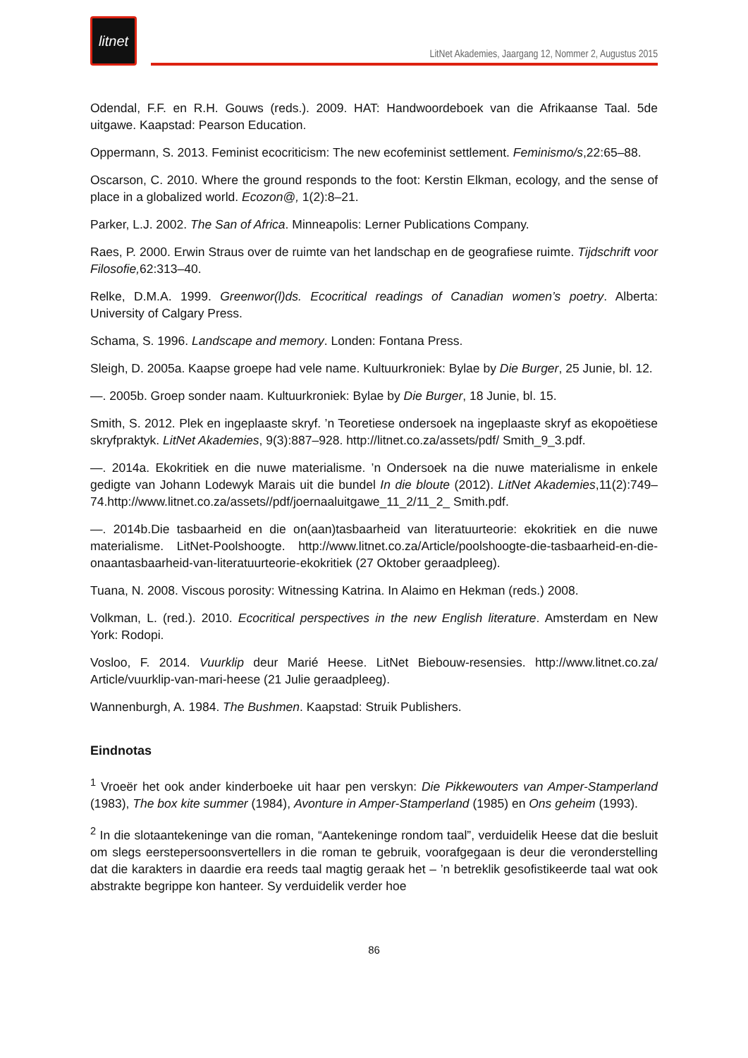litnet
LitNet Akademies, Jaargang 12, Nommer 2, Augustus 2015
Odendal, F.F. en R.H. Gouws (reds.). 2009. HAT: Handwoordeboek van die Afrikaanse Taal. 5de uitgawe. Kaapstad: Pearson Education.
Oppermann, S. 2013. Feminist ecocriticism: The new ecofeminist settlement. Feminismo/s,22:65–88.
Oscarson, C. 2010. Where the ground responds to the foot: Kerstin Elkman, ecology, and the sense of place in a globalized world. Ecozon@, 1(2):8–21.
Parker, L.J. 2002. The San of Africa. Minneapolis: Lerner Publications Company.
Raes, P. 2000. Erwin Straus over de ruimte van het landschap en de geografiese ruimte. Tijdschrift voor Filosofie, 62:313–40.
Relke, D.M.A. 1999. Greenwor(l)ds. Ecocritical readings of Canadian women’s poetry. Alberta: University of Calgary Press.
Schama, S. 1996. Landscape and memory. Londen: Fontana Press.
Sleigh, D. 2005a. Kaapse groepe had vele name. Kultuurkroniek: Bylae by Die Burger, 25 Junie, bl. 12.
—. 2005b. Groep sonder naam. Kultuurkroniek: Bylae by Die Burger, 18 Junie, bl. 15.
Smith, S. 2012. Plek en ingeplaaste skryf. ’n Teoretiese ondersoek na ingeplaaste skryf as ekopoëtiese skryfpraktyk. LitNet Akademies, 9(3):887–928. http://litnet.co.za/assets/pdf/ Smith_9_3.pdf.
—. 2014a. Ekokritiek en die nuwe materialisme. ’n Ondersoek na die nuwe materialisme in enkele gedigte van Johann Lodewyk Marais uit die bundel In die bloute (2012). LitNet Akademies,11(2):749–74.http://www.litnet.co.za/assets//pdf/joernaaluitgawe_11_2/11_2_ Smith.pdf.
—. 2014b.Die tasbaarheid en die on(aan)tasbaarheid van literatuurteorie: ekokritiek en die nuwe materialisme. LitNet-Poolshoogte. http://www.litnet.co.za/Article/poolshoogte-die-tasbaarheid-en-die-onaantasbaarheid-van-literatuurteorie-ekokritiek (27 Oktober geraadpleeg).
Tuana, N. 2008. Viscous porosity: Witnessing Katrina. In Alaimo en Hekman (reds.) 2008.
Volkman, L. (red.). 2010. Ecocritical perspectives in the new English literature. Amsterdam en New York: Rodopi.
Vosloo, F. 2014. Vuurklip deur Marié Heese. LitNet Biebouw-resensies. http://www.litnet.co.za/ Article/vuurklip-van-mari-heese (21 Julie geraadpleeg).
Wannenburgh, A. 1984. The Bushmen. Kaapstad: Struik Publishers.
Eindnotas
<sup>1</sup> Vroeër het ook ander kinderboeke uit haar pen verskyn: Die Pikkewouters van Amper-Stamperland (1983), The box kite summer (1984), Avonture in Amper-Stamperland (1985) en Ons geheim (1993).
<sup>2</sup> In die slotaantekeninge van die roman, “Aantekeninge rondom taal”, verduidelik Heese dat die besluit om slegs eerstepersoonsvertellers in die roman te gebruik, voorafgegaan is deur die veronderstelling dat die karakters in daardie era reeds taal magtig geraak het – ’n betreklik gesofistikeerde taal wat ook abstrakte begrippe kon hanteer. Sy verduidelik verder hoe
86